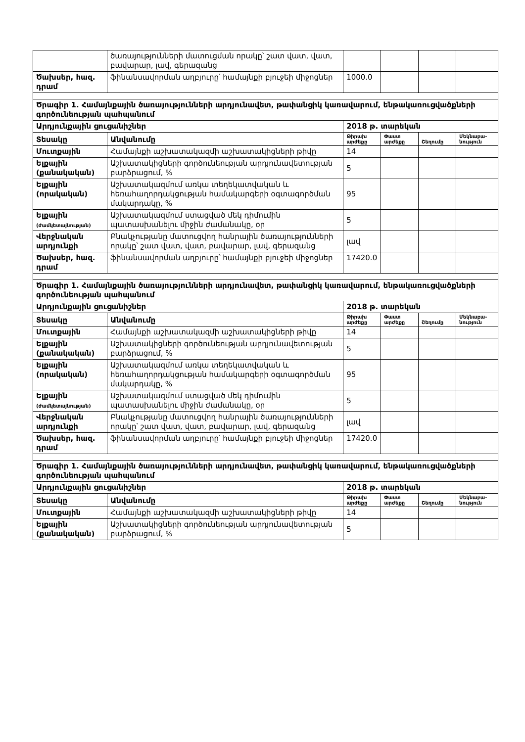| | ծառայությունների մատուցման որակը՝ շատ վատ, վատ, բավարար, լավ, գերազանց | | | | |
| Ծախսեր, հազ. դրամ | ֆինանսավորման աղբյուրը՝ համայնքի բյուջեի միջոցներ | 1000.0 | | | |
| Ծրագիր 1. Համայնքային ծառայությունների արդյունավետ, թափանցիկ կառավարում, ենթակառուցվածքների գործունեության պահպանում | | | | | |
| Արդյունքային ցուցանիշներ | | 2018 թ. տարեկան | | | |
| Տեսակը | Անվանումը | Թիրախ արժեքը | Փաստ արժեքը | Շեղումը | Մեկնաբա- նություն |
| Մուտքային | Համայնքի աշխատակազմի աշխատակիցների թիվը | 14 | | | |
| Ելքային (քանակական) | Աշխատակիցների գործունեության արդյունավետության բարձրացում, % | 5 | | | |
| Ելքային (որակական) | Աշխատակազմում առկա տեղեկատվական և հեռահաղորդակցության համակարգերի օգտագործման մակարդակը, % | 95 | | | |
| Ելքային (ժամկետայնության) | Աշխատակազմում ստացված մեկ դիմումին պատասխանելու միջին ժամանակը, օր | 5 | | | |
| Վերջնական արդյունքի | Բնակչությանը մատուցվող հանրային ծառայությունների որակը՝ շատ վատ, վատ, բավարար, լավ, գերազանց | լավ | | | |
| Ծախսեր, հազ. դրամ | ֆինանսավորման աղբյուրը՝ համայնքի բյուջեի միջոցներ | 17420.0 | | | |
| Ծրագիր 1. Համայնքային ծառայությունների արդյունավետ, թափանցիկ կառավարում, ենթակառուցվածքների գործունեության պահպանում | | | | | |
| Արդյունքային ցուցանիշներ | | 2018 թ. տարեկան | | | |
| Տեսակը | Անվանումը | Թիրախ արժեքը | Փաստ արժեքը | Շեղումը | Մեկնաբա- նություն |
| Մուտքային | Համայնքի աշխատակազմի աշխատակիցների թիվը | 14 | | | |
| Ելքային (քանակական) | Աշխատակիցների գործունեության արդյունավետության բարձրացում, % | 5 | | | |
| Ելքային (որակական) | Աշխատակազմում առկա տեղեկատվական և հեռահաղորդակցության համակարգերի օգտագործման մակարդակը, % | 95 | | | |
| Ելքային (ժամկետայնության) | Աշխատակազմում ստացված մեկ դիմումին պատասխանելու միջին ժամանակը, օր | 5 | | | |
| Վերջնական արդյունքի | Բնակչությանը մատուցվող հանրային ծառայությունների որակը՝ շատ վատ, վատ, բավարար, լավ, գերազանց | լավ | | | |
| Ծախսեր, հազ. դրամ | ֆինանսավորման աղբյուրը՝ համայնքի բյուջեի միջոցներ | 17420.0 | | | |
| Ծրագիր 1. Համայնքային ծառայությունների արդյունավետ, թափանցիկ կառավարում, ենթակառուցվածքների գործունեության պահպանում | | | | | |
| Արդյունքային ցուցանիշներ | | 2018 թ. տարեկան | | | |
| Տեսակը | Անվանումը | Թիրախ արժեքը | Փաստ արժեքը | Շեղումը | Մեկնաբա- նություն |
| Մուտքային | Համայնքի աշխատակազմի աշխատակիցների թիվը | 14 | | | |
| Ելքային (քանակական) | Աշխատակիցների գործունեության արդյունավետության բարձրացում, % | 5 | | | |